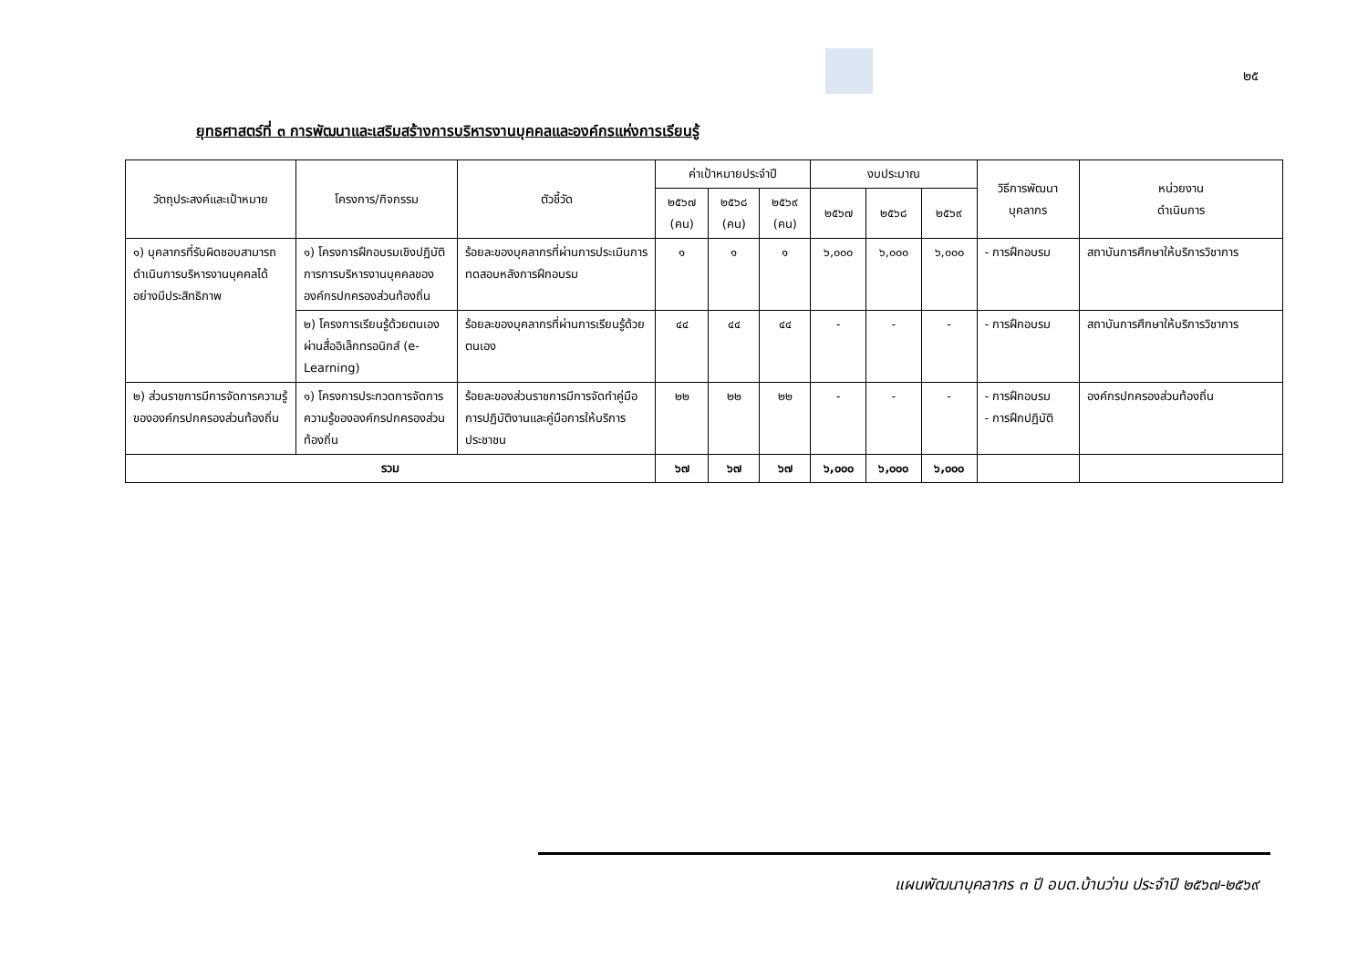๒๕
ยุทธศาสตร์ที่ ๓ การพัฒนาและเสริมสร้างการบริหารงานบุคคลและองค์กรแห่งการเรียนรู้
| วัตถุประสงค์และเป้าหมาย | โครงการ/กิจกรรม | ตัวชี้วัด | ค่าเป้าหมายประจำปี | | | งบประมาณ | | | วิธีการพัฒนา บุคลากร | หน่วยงาน ดำเนินการ |
| --- | --- | --- | --- | --- | --- | --- | --- | --- | --- | --- |
| | | | ๒๕๖๗ (คน) | ๒๕๖๘ (คน) | ๒๕๖๙ (คน) | ๒๕๖๗ | ๒๕๖๘ | ๒๕๖๙ | | |
| ๑) บุคลากรที่รับผิดชอบสามารถดำเนินการบริหารงานบุคคลได้อย่างมีประสิทธิภาพ | ๑) โครงการฝึกอบรมเชิงปฏิบัติการการบริหารงานบุคคลขององค์กรปกครองส่วนท้องถิ่น | ร้อยละของบุคลากรที่ผ่านการประเมินการทดสอบหลังการฝึกอบรม | ๑ | ๑ | ๑ | ๖,๐๐๐ | ๖,๐๐๐ | ๖,๐๐๐ | - การฝึกอบรม | สถาบันการศึกษาให้บริการวิชาการ |
| | ๒) โครงการเรียนรู้ด้วยตนเองผ่านสื่ออิเล็กทรอนิกส์ (e-Learning) | ร้อยละของบุคลากรที่ผ่านการเรียนรู้ด้วยตนเอง | ๔๔ | ๔๔ | ๔๔ | - | - | - | - การฝึกอบรม | สถาบันการศึกษาให้บริการวิชาการ |
| ๒) ส่วนราชการมีการจัดการความรู้ขององค์กรปกครองส่วนท้องถิ่น | ๑) โครงการประกวดการจัดการความรู้ขององค์กรปกครองส่วนท้องถิ่น | ร้อยละของส่วนราชการมีการจัดทำคู่มือการปฏิบัติงานและคู่มือการให้บริการประชาชน | ๒๒ | ๒๒ | ๒๒ | - | - | - | - การฝึกอบรม - การฝึกปฏิบัติ | องค์กรปกครองส่วนท้องถิ่น |
| รวม | | | ๖๗ | ๖๗ | ๖๗ | ๖,๐๐๐ | ๖,๐๐๐ | ๖,๐๐๐ | | |
แผนพัฒนาบุคลากร ๓ ปี อบต.บ้านว่าน ประจำปี ๒๕๖๗-๒๕๖๙